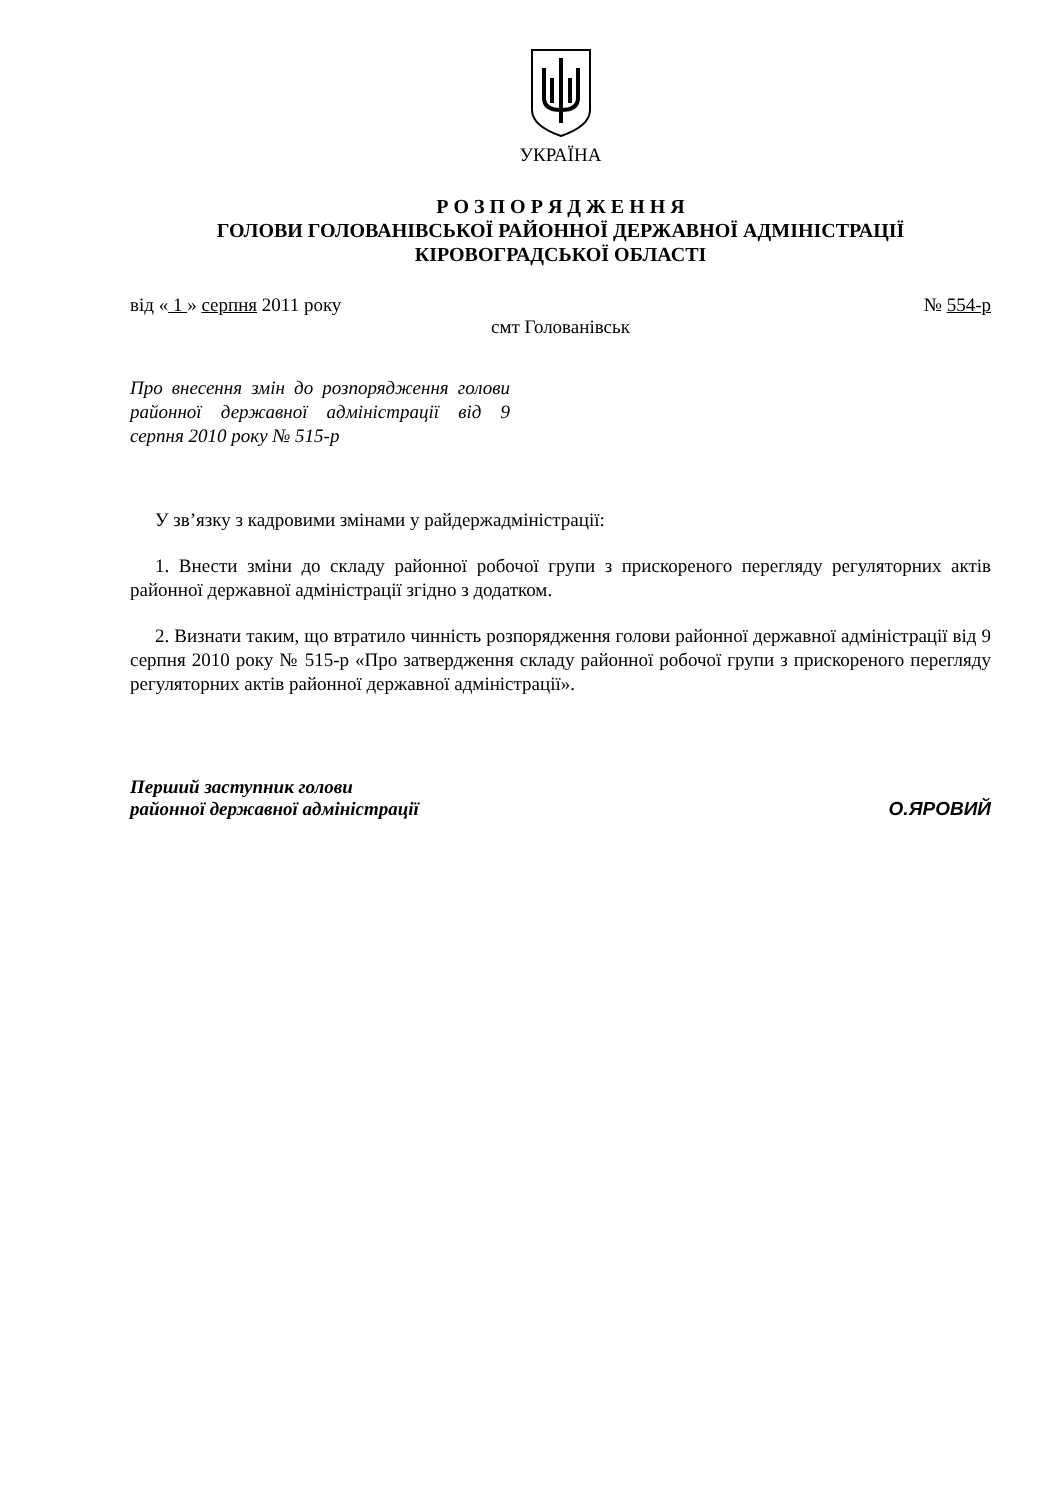УКРАЇНА
Р О З П О Р Я Д Ж Е Н Н Я
ГОЛОВИ ГОЛОВАНІВСЬКОЇ РАЙОННОЇ ДЕРЖАВНОЇ АДМІНІСТРАЦІЇ
КІРОВОГРАДСЬКОЇ ОБЛАСТІ
від « 1 » серпня 2011 року № 554-р
смт Голованівськ
Про внесення змін до розпорядження голови районної державної адміністрації від 9 серпня 2010 року № 515-р
У зв’язку з кадровими змінами у райдержадміністрації:
1. Внести зміни до складу районної робочої групи з прискореного перегляду регуляторних актів районної державної адміністрації згідно з додатком.
2. Визнати таким, що втратило чинність розпорядження голови районної державної адміністрації від 9 серпня 2010 року № 515-р «Про затвердження складу районної робочої групи з прискореного перегляду регуляторних актів районної державної адміністрації».
Перший заступник голови
районної державної адміністрації О.ЯРОВИЙ